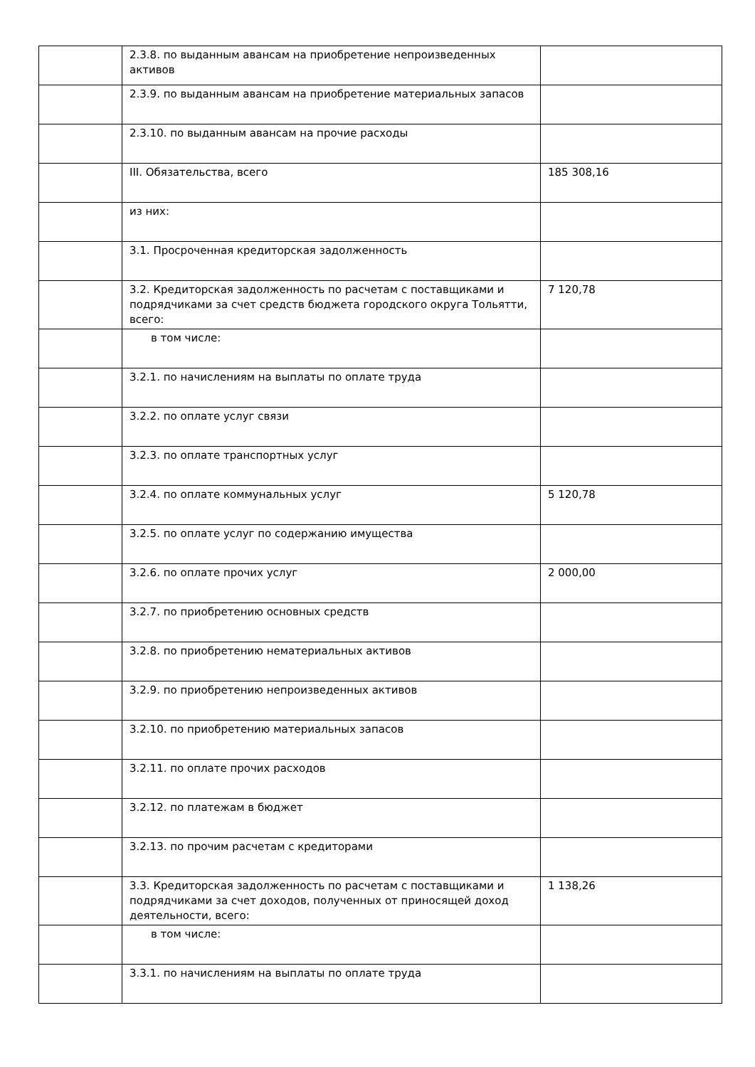| | 2.3.8. по выданным авансам на приобретение непроизведенных активов | |
| | 2.3.9. по выданным авансам на приобретение материальных запасов | |
| | 2.3.10. по выданным авансам на прочие расходы | |
| | III. Обязательства, всего | 185 308,16 |
| | из них: | |
| | 3.1. Просроченная кредиторская задолженность | |
| | 3.2. Кредиторская задолженность по расчетам с поставщиками и подрядчиками за счет средств бюджета городского округа Тольятти, всего: | 7 120,78 |
| | в том числе: | |
| | 3.2.1. по начислениям на выплаты по оплате труда | |
| | 3.2.2. по оплате услуг связи | |
| | 3.2.3. по оплате транспортных услуг | |
| | 3.2.4. по оплате коммунальных услуг | 5 120,78 |
| | 3.2.5. по оплате услуг по содержанию имущества | |
| | 3.2.6. по оплате прочих услуг | 2 000,00 |
| | 3.2.7. по приобретению основных средств | |
| | 3.2.8. по приобретению нематериальных активов | |
| | 3.2.9. по приобретению непроизведенных активов | |
| | 3.2.10. по приобретению материальных запасов | |
| | 3.2.11. по оплате прочих расходов | |
| | 3.2.12. по платежам в бюджет | |
| | 3.2.13. по прочим расчетам с кредиторами | |
| | 3.3. Кредиторская задолженность по расчетам с поставщиками и подрядчиками за счет доходов, полученных от приносящей доход деятельности, всего: | 1 138,26 |
| | в том числе: | |
| | 3.3.1. по начислениям на выплаты по оплате труда | |